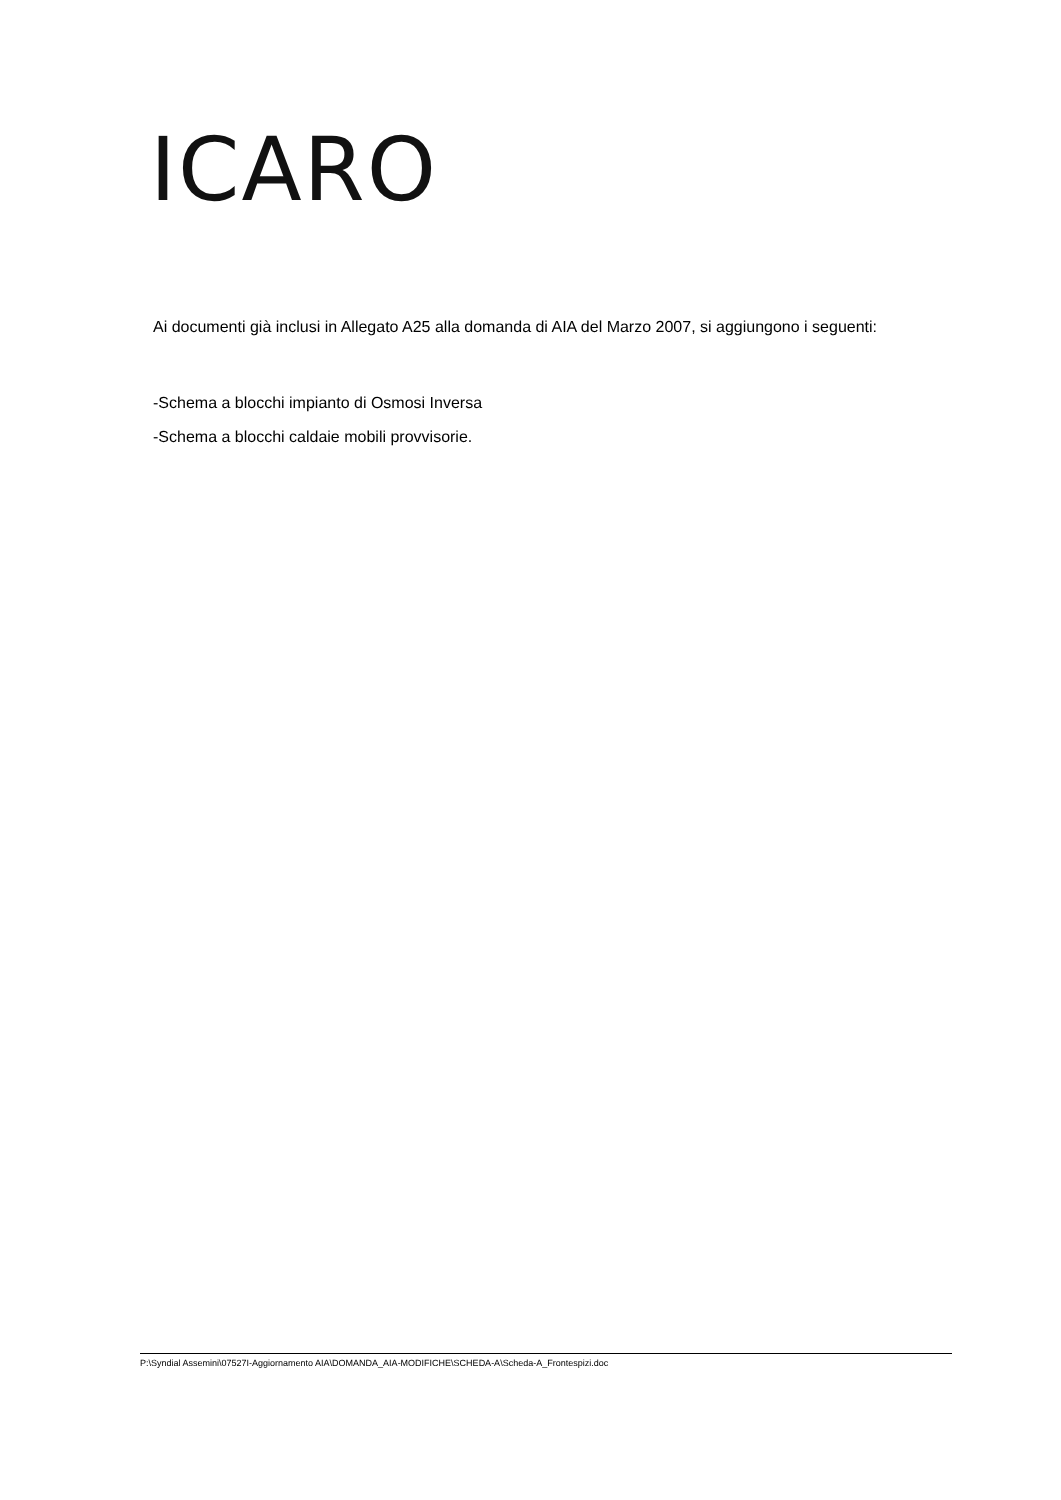ICARO
Ai documenti già inclusi in Allegato A25 alla domanda di AIA del Marzo 2007, si aggiungono i seguenti:
-Schema a blocchi impianto di Osmosi Inversa
-Schema a blocchi caldaie mobili provvisorie.
P:\Syndial Assemini\07527I-Aggiornamento AIA\DOMANDA_AIA-MODIFICHE\SCHEDA-A\Scheda-A_Frontespizi.doc